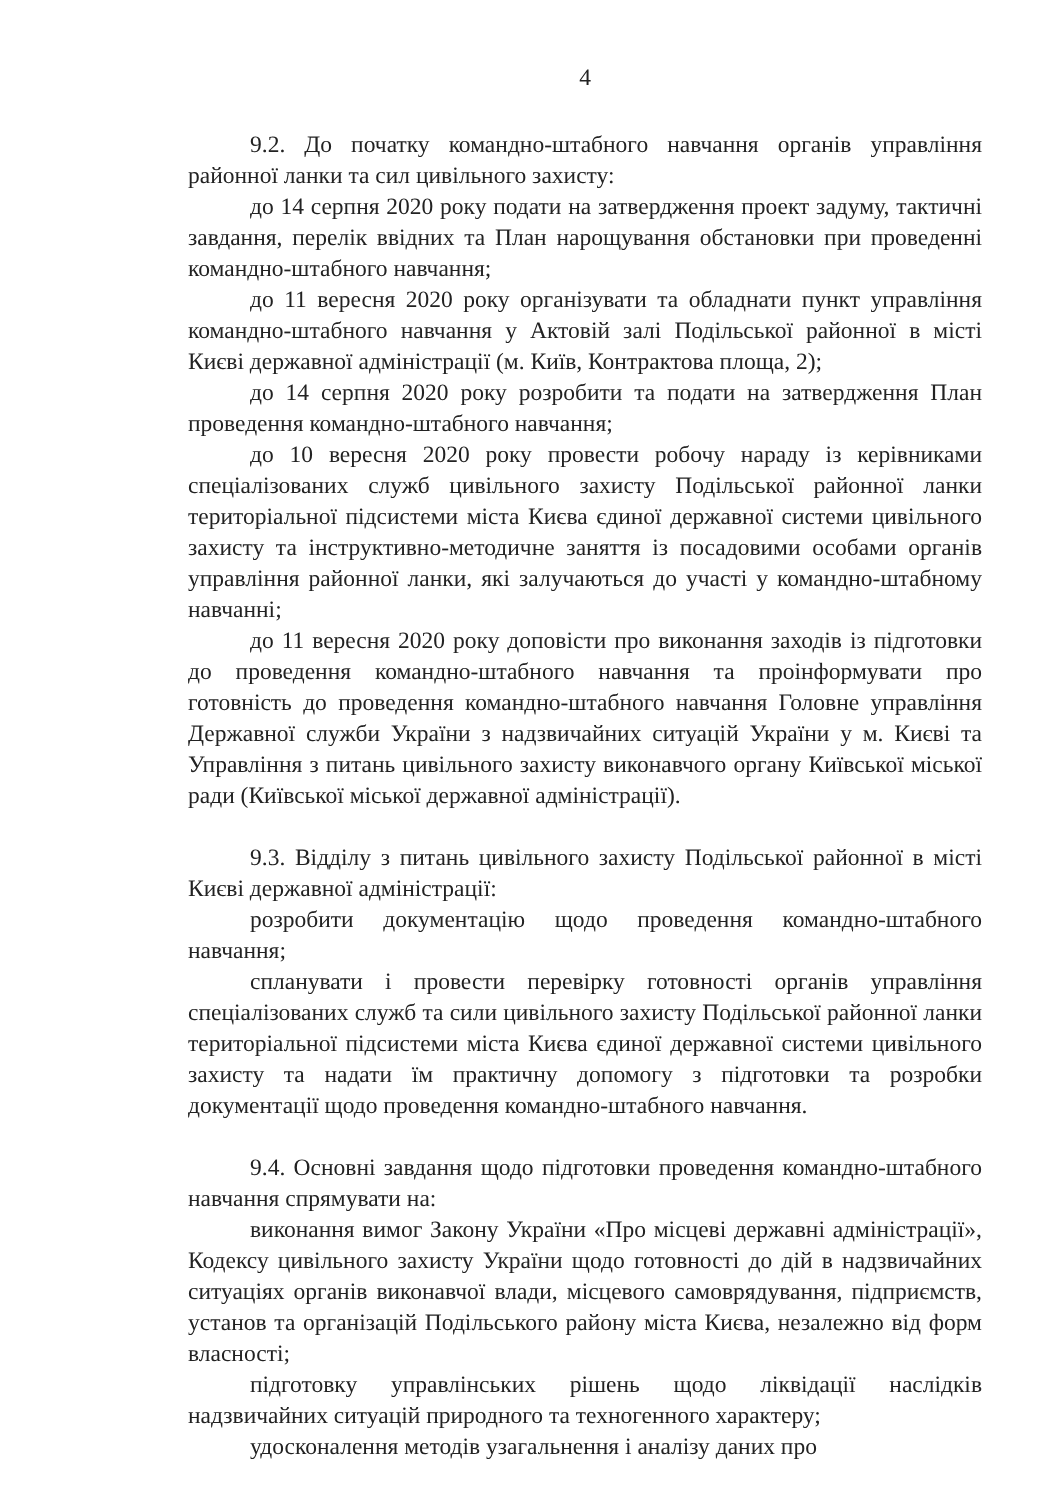4
9.2. До початку командно-штабного навчання органів управління районної ланки та сил цивільного захисту:
до 14 серпня 2020 року подати на затвердження проект задуму, тактичні завдання, перелік ввідних та План нарощування обстановки при проведенні командно-штабного навчання;
до 11 вересня 2020 року організувати та обладнати пункт управління командно-штабного навчання у Актовій залі Подільської районної в місті Києві державної адміністрації (м. Київ, Контрактова площа, 2);
до 14 серпня 2020 року розробити та подати на затвердження План проведення командно-штабного навчання;
до 10 вересня 2020 року провести робочу нараду із керівниками спеціалізованих служб цивільного захисту Подільської районної ланки територіальної підсистеми міста Києва єдиної державної системи цивільного захисту та інструктивно-методичне заняття із посадовими особами органів управління районної ланки, які залучаються до участі у командно-штабному навчанні;
до 11 вересня 2020 року доповісти про виконання заходів із підготовки до проведення командно-штабного навчання та проінформувати про готовність до проведення командно-штабного навчання Головне управління Державної служби України з надзвичайних ситуацій України у м. Києві та Управління з питань цивільного захисту виконавчого органу Київської міської ради (Київської міської державної адміністрації).
9.3. Відділу з питань цивільного захисту Подільської районної в місті Києві державної адміністрації:
розробити документацію щодо проведення командно-штабного навчання;
спланувати і провести перевірку готовності органів управління спеціалізованих служб та сили цивільного захисту Подільської районної ланки територіальної підсистеми міста Києва єдиної державної системи цивільного захисту та надати їм практичну допомогу з підготовки та розробки документації щодо проведення командно-штабного навчання.
9.4. Основні завдання щодо підготовки проведення командно-штабного навчання спрямувати на:
виконання вимог Закону України «Про місцеві державні адміністрації», Кодексу цивільного захисту України щодо готовності до дій в надзвичайних ситуаціях органів виконавчої влади, місцевого самоврядування, підприємств, установ та організацій Подільського району міста Києва, незалежно від форм власності;
підготовку управлінських рішень щодо ліквідації наслідків надзвичайних ситуацій природного та техногенного характеру;
удосконалення методів узагальнення і аналізу даних про